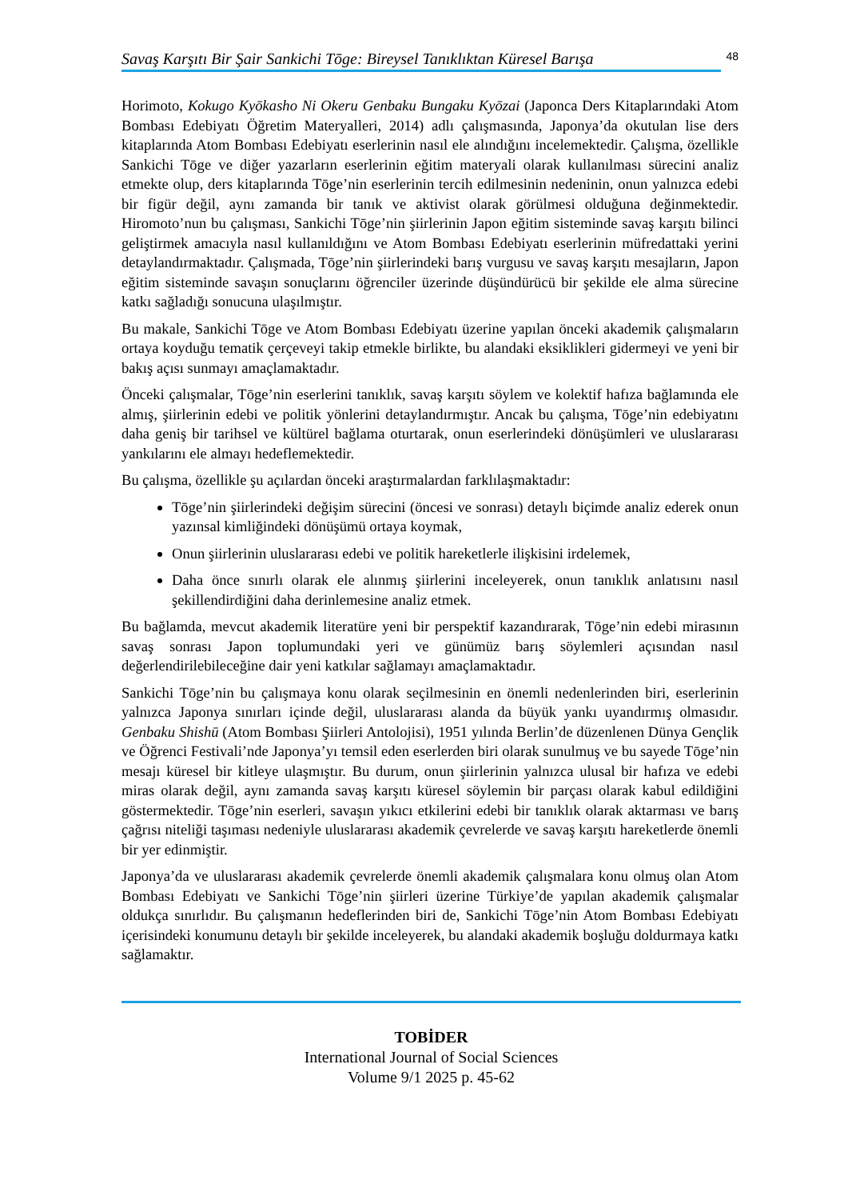Savaş Karşıtı Bir Şair Sankichi Tōge: Bireysel Tanıklıktan Küresel Barışa
48
Horimoto, Kokugo Kyōkasho Ni Okeru Genbaku Bungaku Kyōzai (Japonca Ders Kitaplarındaki Atom Bombası Edebiyatı Öğretim Materyalleri, 2014) adlı çalışmasında, Japonya’da okutulan lise ders kitaplarında Atom Bombası Edebiyatı eserlerinin nasıl ele alındığını incelemektedir. Çalışma, özellikle Sankichi Tōge ve diğer yazarların eserlerinin eğitim materyali olarak kullanılması sürecini analiz etmekte olup, ders kitaplarında Tōge’nin eserlerinin tercih edilmesinin nedeninin, onun yalnızca edebi bir figür değil, aynı zamanda bir tanık ve aktivist olarak görülmesi olduğuna değinmektedir. Hiromoto’nun bu çalışması, Sankichi Tōge’nin şiirlerinin Japon eğitim sisteminde savaş karşıtı bilinci geliştirmek amacıyla nasıl kullanıldığını ve Atom Bombası Edebiyatı eserlerinin müfredattaki yerini detaylandırmaktadır. Çalışmada, Tōge’nin şiirlerindeki barış vurgusu ve savaş karşıtı mesajların, Japon eğitim sisteminde savaşın sonuçlarını öğrenciler üzerinde düşündürücü bir şekilde ele alma sürecine katkı sağladığı sonucuna ulaşılmıştır.
Bu makale, Sankichi Tōge ve Atom Bombası Edebiyatı üzerine yapılan önceki akademik çalışmaların ortaya koyduğu tematik çerçeveyi takip etmekle birlikte, bu alandaki eksiklikleri gidermeyi ve yeni bir bakış açısı sunmayı amaçlamaktadır.
Önceki çalışmalar, Tōge’nin eserlerini tanıklık, savaş karşıtı söylem ve kolektif hafıza bağlamında ele almış, şiirlerinin edebi ve politik yönlerini detaylandırmıştır. Ancak bu çalışma, Tōge’nin edebiyatını daha geniş bir tarihsel ve kültürel bağlama oturtarak, onun eserlerindeki dönüşümleri ve uluslararası yankılarını ele almayı hedeflemektedir.
Bu çalışma, özellikle şu açılardan önceki araştırmalardan farklılaşmaktadır:
Tōge’nin şiirlerindeki değişim sürecini (öncesi ve sonrası) detaylı biçimde analiz ederek onun yazınsal kimliğindeki dönüşümü ortaya koymak,
Onun şiirlerinin uluslararası edebi ve politik hareketlerle ilişkisini irdelemek,
Daha önce sınırlı olarak ele alınmış şiirlerini inceleyerek, onun tanıklık anlatısını nasıl şekillendirdiğini daha derinlemesine analiz etmek.
Bu bağlamda, mevcut akademik literatüre yeni bir perspektif kazandırarak, Tōge’nin edebi mirasının savaş sonrası Japon toplumundaki yeri ve günümüz barış söylemleri açısından nasıl değerlendirilebileceğine dair yeni katkılar sağlamayı amaçlamaktadır.
Sankichi Tōge’nin bu çalışmaya konu olarak seçilmesinin en önemli nedenlerinden biri, eserlerinin yalnızca Japonya sınırları içinde değil, uluslararası alanda da büyük yankı uyandırmış olmasıdır. Genbaku Shishū (Atom Bombası Şiirleri Antolojisi), 1951 yılında Berlin’de düzenlenen Dünya Gençlik ve Öğrenci Festivali’nde Japonya’yı temsil eden eserlerden biri olarak sunulmuş ve bu sayede Tōge’nin mesajı küresel bir kitleye ulaşmıştır. Bu durum, onun şiirlerinin yalnızca ulusal bir hafıza ve edebi miras olarak değil, aynı zamanda savaş karşıtı küresel söylemin bir parçası olarak kabul edildiğini göstermektedir. Tōge’nin eserleri, savaşın yıkıcı etkilerini edebi bir tanıklık olarak aktarması ve barış çağrısı niteliği taşıması nedeniyle uluslararası akademik çevrelerde ve savaş karşıtı hareketlerde önemli bir yer edinmiştir.
Japonya’da ve uluslararası akademik çevrelerde önemli akademik çalışmalara konu olmuş olan Atom Bombası Edebiyatı ve Sankichi Tōge’nin şiirleri üzerine Türkiye’de yapılan akademik çalışmalar oldukça sınırlıdır. Bu çalışmanın hedeflerinden biri de, Sankichi Tōge’nin Atom Bombası Edebiyatı içerisindeki konumunu detaylı bir şekilde inceleyerek, bu alandaki akademik boşluğu doldurmaya katkı sağlamaktır.
TOBİDER
International Journal of Social Sciences
Volume 9/1 2025 p. 45-62